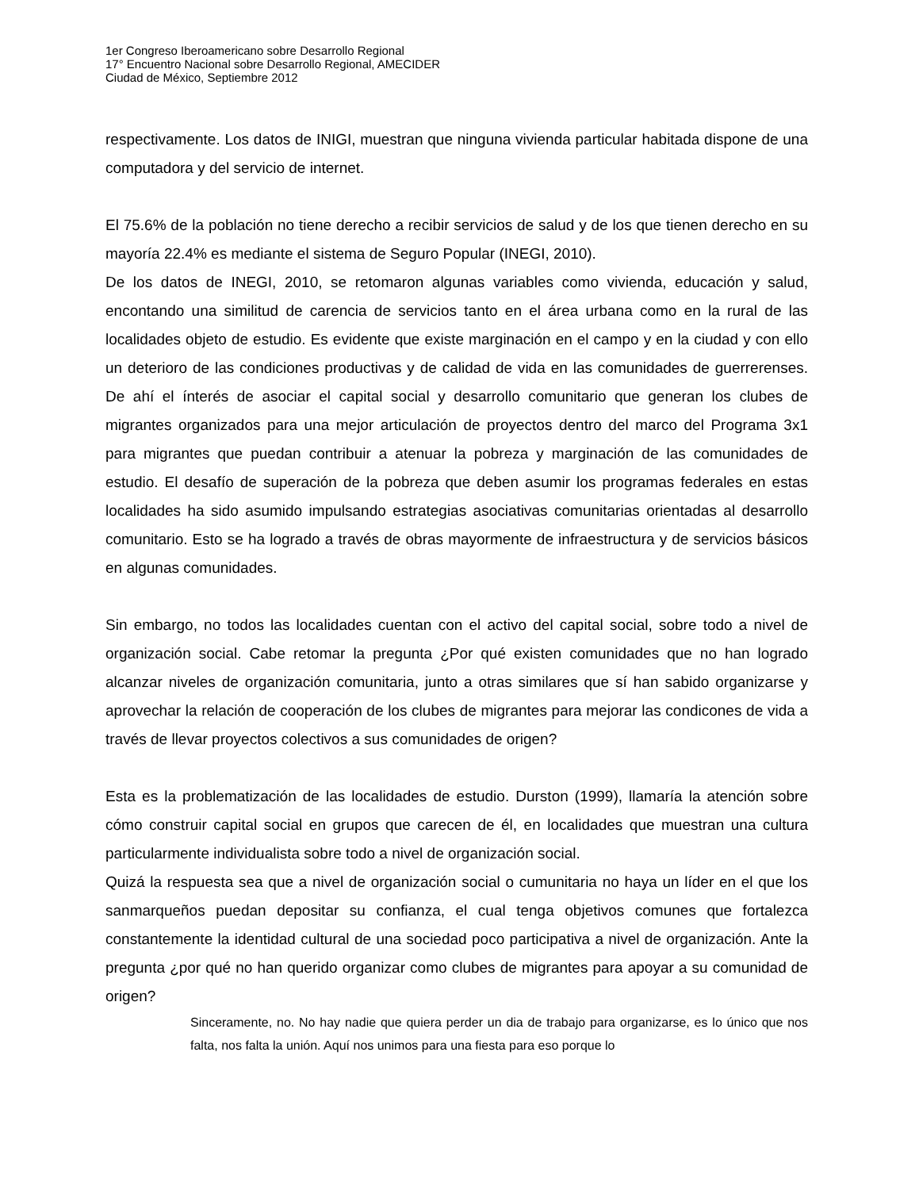1er Congreso Iberoamericano sobre Desarrollo Regional
17° Encuentro Nacional sobre Desarrollo Regional, AMECIDER
Ciudad de México, Septiembre 2012
respectivamente. Los datos de INIGI, muestran que ninguna vivienda particular habitada dispone de una computadora y del servicio de internet.
El 75.6% de la población no tiene derecho a recibir servicios de salud y de los que tienen derecho en su mayoría 22.4% es mediante el sistema de Seguro Popular (INEGI, 2010).
De los datos de INEGI, 2010, se retomaron algunas variables como vivienda, educación y salud, encontando una similitud de carencia de servicios tanto en el área urbana como en la rural de las localidades objeto de estudio. Es evidente que existe marginación en el campo y en la ciudad y con ello un deterioro de las condiciones productivas y de calidad de vida en las comunidades de guerrerenses. De ahí el ínterés de asociar el capital social y desarrollo comunitario que generan los clubes de migrantes organizados para una mejor articulación de proyectos dentro del marco del Programa 3x1 para migrantes que puedan contribuir a atenuar la pobreza y marginación de las comunidades de estudio. El desafío de superación de la pobreza que deben asumir los programas federales en estas localidades ha sido asumido impulsando estrategias asociativas comunitarias orientadas al desarrollo comunitario. Esto se ha logrado a través de obras mayormente de infraestructura y de servicios básicos en algunas comunidades.
Sin embargo, no todos las localidades cuentan con el activo del capital social, sobre todo a nivel de organización social. Cabe retomar la pregunta ¿Por qué existen comunidades que no han logrado alcanzar niveles de organización comunitaria, junto a otras similares que sí han sabido organizarse y aprovechar la relación de cooperación de los clubes de migrantes para mejorar las condicones de vida a través de llevar proyectos colectivos a sus comunidades de origen?
Esta es la problematización de las localidades de estudio. Durston (1999), llamaría la atención sobre cómo construir capital social en grupos que carecen de él, en localidades que muestran una cultura particularmente individualista sobre todo a nivel de organización social.
Quizá la respuesta sea que a nivel de organización social o cumunitaria no haya un líder en el que los sanmarqueños puedan depositar su confianza, el cual tenga objetivos comunes que fortalezca constantemente la identidad cultural de una sociedad poco participativa a nivel de organización. Ante la pregunta ¿por qué no han querido organizar como clubes de migrantes para apoyar a su comunidad de origen?
Sinceramente, no. No hay nadie que quiera perder un dia de trabajo para organizarse, es lo único que nos falta, nos falta la unión. Aquí nos unimos para una fiesta para eso porque lo